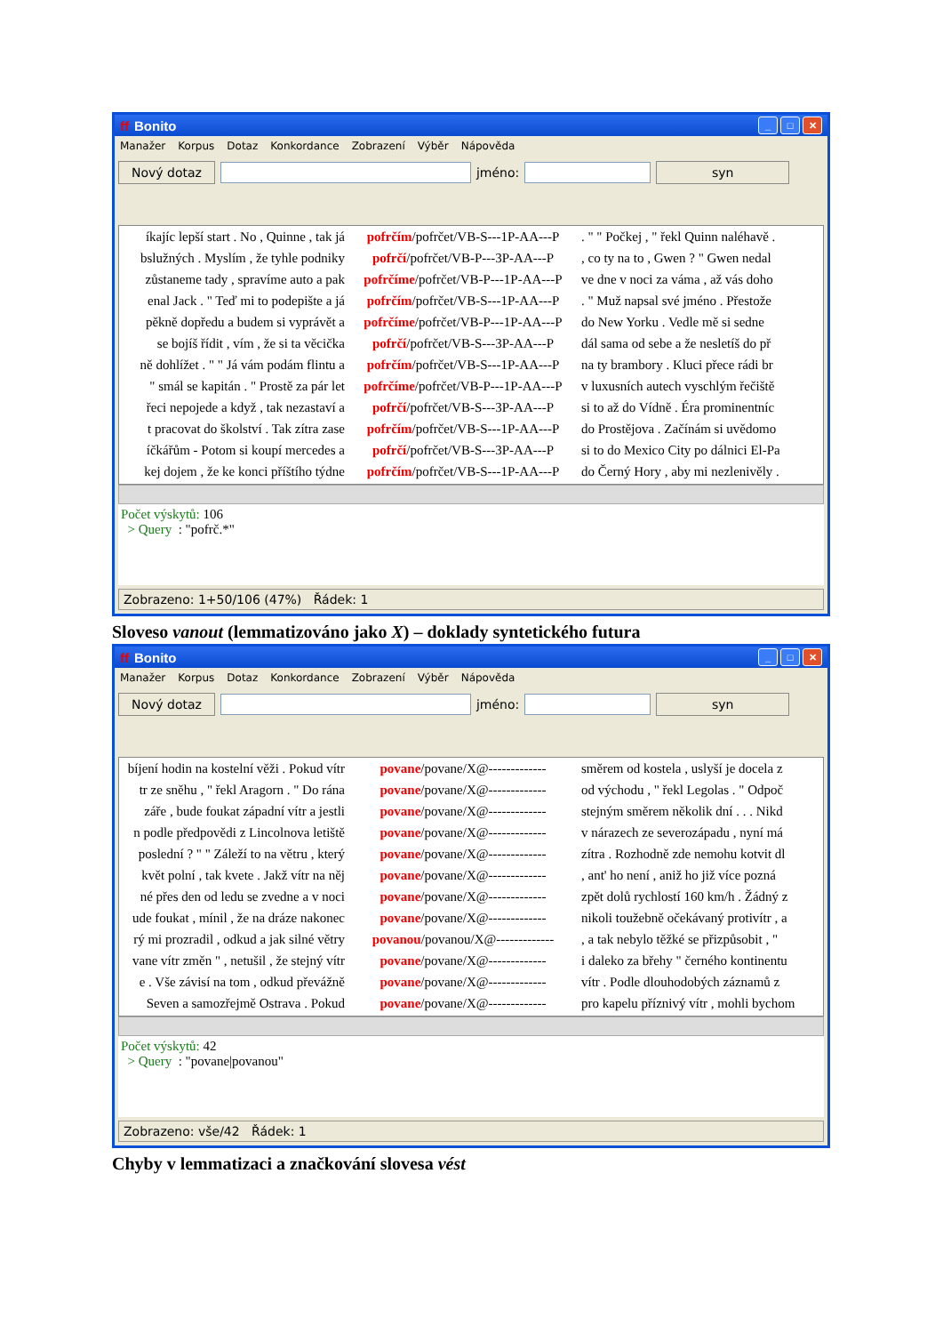ff Bonito _ □ ✕
Manažer Korpus Dotaz Konkordance Zobrazení Výběr Nápověda
Nový dotaz jméno: syn
| íkajíc lepší start . No , Quinne , tak já | pofrčím /pofrčet/VB-S---1P-AA---P | . " " Počkej , " řekl Quinn naléhavě . |
| bslužných . Myslím , že tyhle podniky | pofrčí /pofrčet/VB-P---3P-AA---P | , co ty na to , Gwen ? " Gwen nedal |
| zůstaneme tady , spravíme auto a pak | pofrčíme /pofrčet/VB-P---1P-AA---P | ve dne v noci za váma , až vás doho |
| enal Jack . " Teď mi to podepište a já | pofrčím /pofrčet/VB-S---1P-AA---P | . " Muž napsal své jméno . Přestože |
| pěkně dopředu a budem si vyprávět a | pofrčíme /pofrčet/VB-P---1P-AA---P | do New Yorku . Vedle mě si sedne |
| se bojíš řídit , vím , že si ta věcička | pofrčí /pofrčet/VB-S---3P-AA---P | dál sama od sebe a že nesletíš do př |
| ně dohlížet . " " Já vám podám flintu a | pofrčím /pofrčet/VB-S---1P-AA---P | na ty brambory . Kluci přece rádi br |
| " smál se kapitán . " Prostě za pár let | pofrčíme /pofrčet/VB-P---1P-AA---P | v luxusních autech vyschlým řečiště |
| řeci nepojede a když , tak nezastaví a | pofrčí /pofrčet/VB-S---3P-AA---P | si to až do Vídně . Éra prominentníc |
| t pracovat do školství . Tak zítra zase | pofrčím /pofrčet/VB-S---1P-AA---P | do Prostějova . Začínám si uvědomo |
| íčkářům - Potom si koupí mercedes a | pofrčí /pofrčet/VB-S---3P-AA---P | si to do Mexico City po dálnici El-Pa |
| kej dojem , že ke konci příštího týdne | pofrčím /pofrčet/VB-S---1P-AA---P | do Černý Hory , aby mi nezlenivěly . |
Počet výskytů: 106
> Query : "pofrč.*"
Zobrazeno: 1+50/106 (47%) Řádek: 1
Sloveso vanout (lemmatizováno jako X) – doklady syntetického futura
ff Bonito _ □ ✕
Manažer Korpus Dotaz Konkordance Zobrazení Výběr Nápověda
Nový dotaz jméno: syn
| bíjení hodin na kostelní věži . Pokud vítr | povane /povane/X@------------- | směrem od kostela , uslyší je docela z |
| tr ze sněhu , " řekl Aragorn . " Do rána | povane /povane/X@------------- | od východu , " řekl Legolas . " Odpoč |
| záře , bude foukat západní vítr a jestli | povane /povane/X@------------- | stejným směrem několik dní . . . Nikd |
| n podle předpovědi z Lincolnova letiště | povane /povane/X@------------- | v nárazech ze severozápadu , nyní má |
| poslední ? " " Záleží to na větru , který | povane /povane/X@------------- | zítra . Rozhodně zde nemohu kotvit dl |
| květ polní , tak kvete . Jakž vítr na něj | povane /povane/X@------------- | , ant' ho není , aniž ho již více pozná |
| né přes den od ledu se zvedne a v noci | povane /povane/X@------------- | zpět dolů rychlostí 160 km/h . Žádný z |
| ude foukat , mínil , že na dráze nakonec | povane /povane/X@------------- | nikoli toužebně očekávaný protivítr , a |
| rý mi prozradil , odkud a jak silné větry | povanou /povanou/X@------------- | , a tak nebylo těžké se přizpůsobit , " |
| vane vítr změn " , netušil , že stejný vítr | povane /povane/X@------------- | i daleko za břehy " černého kontinentu |
| e . Vše závisí na tom , odkud převážně | povane /povane/X@------------- | vítr . Podle dlouhodobých záznamů z |
| Seven a samozřejmě Ostrava . Pokud | povane /povane/X@------------- | pro kapelu příznivý vítr , mohli bychom |
Počet výskytů: 42
> Query : "povane|povanou"
Zobrazeno: vše/42 Řádek: 1
Chyby v lemmatizaci a značkování slovesa vést